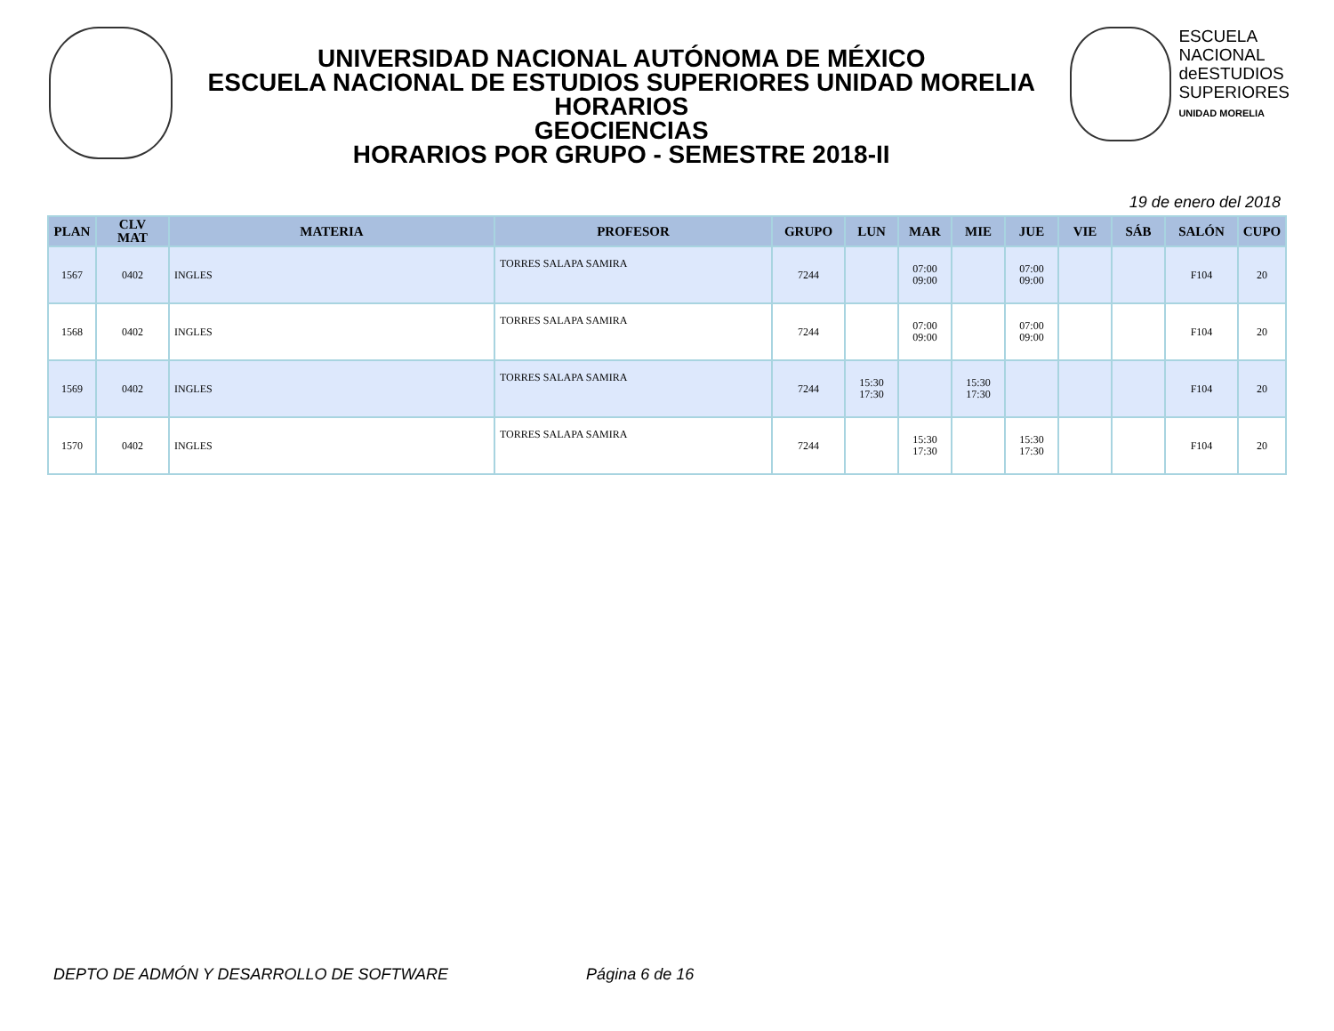UNIVERSIDAD NACIONAL AUTÓNOMA DE MÉXICO
ESCUELA NACIONAL DE ESTUDIOS SUPERIORES UNIDAD MORELIA
HORARIOS
GEOCIENCIAS
HORARIOS POR GRUPO - SEMESTRE 2018-II
ESCUELA
NACIONAL
deESTUDIOS
SUPERIORES
UNIDAD MORELIA
19 de enero del 2018
| PLAN | CLV MAT | MATERIA | PROFESOR | GRUPO | LUN | MAR | MIE | JUE | VIE | SÁB | SALÓN | CUPO |
| --- | --- | --- | --- | --- | --- | --- | --- | --- | --- | --- | --- | --- |
| 1567 | 0402 | INGLES | TORRES SALAPA SAMIRA | 7244 | | 07:00 09:00 | | 07:00 09:00 | | | F104 | 20 |
| 1568 | 0402 | INGLES | TORRES SALAPA SAMIRA | 7244 | | 07:00 09:00 | | 07:00 09:00 | | | F104 | 20 |
| 1569 | 0402 | INGLES | TORRES SALAPA SAMIRA | 7244 | 15:30 17:30 | | 15:30 17:30 | | | | F104 | 20 |
| 1570 | 0402 | INGLES | TORRES SALAPA SAMIRA | 7244 | | 15:30 17:30 | | 15:30 17:30 | | | F104 | 20 |
DEPTO DE ADMÓN Y DESARROLLO DE SOFTWARE Página 6 de 16